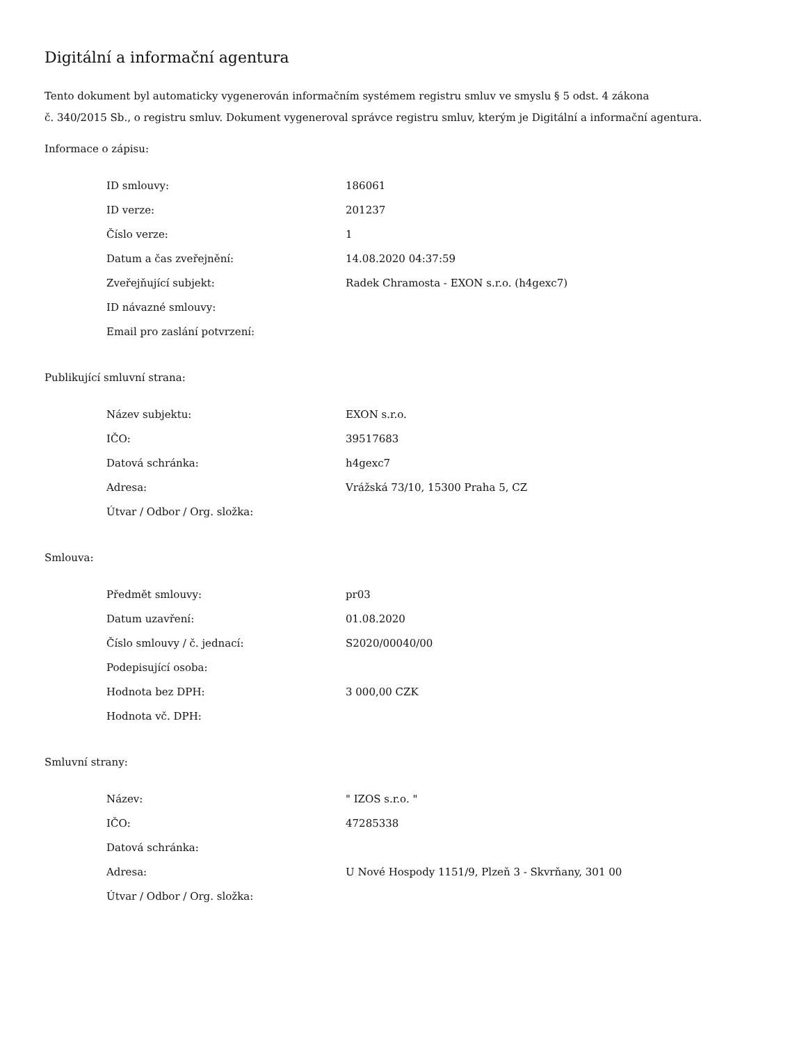Digitální a informační agentura
Tento dokument byl automaticky vygenerován informačním systémem registru smluv ve smyslu § 5 odst. 4 zákona
č. 340/2015 Sb., o registru smluv. Dokument vygeneroval správce registru smluv, kterým je Digitální a informační agentura.
Informace o zápisu:
| ID smlouvy: | 186061 |
| ID verze: | 201237 |
| Číslo verze: | 1 |
| Datum a čas zveřejnění: | 14.08.2020 04:37:59 |
| Zveřejňující subjekt: | Radek Chramosta - EXON s.r.o. (h4gexc7) |
| ID návazné smlouvy: | |
| Email pro zaslání potvrzení: | |
Publikující smluvní strana:
| Název subjektu: | EXON s.r.o. |
| IČO: | 39517683 |
| Datová schránka: | h4gexc7 |
| Adresa: | Vrážská 73/10, 15300 Praha 5, CZ |
| Útvar / Odbor / Org. složka: | |
Smlouva:
| Předmět smlouvy: | pr03 |
| Datum uzavření: | 01.08.2020 |
| Číslo smlouvy / č. jednací: | S2020/00040/00 |
| Podepisující osoba: | |
| Hodnota bez DPH: | 3 000,00 CZK |
| Hodnota vč. DPH: | |
Smluvní strany:
| Název: | " IZOS s.r.o. " |
| IČO: | 47285338 |
| Datová schránka: | |
| Adresa: | U Nové Hospody 1151/9, Plzeň 3 - Skvrňany, 301 00 |
| Útvar / Odbor / Org. složka: | |